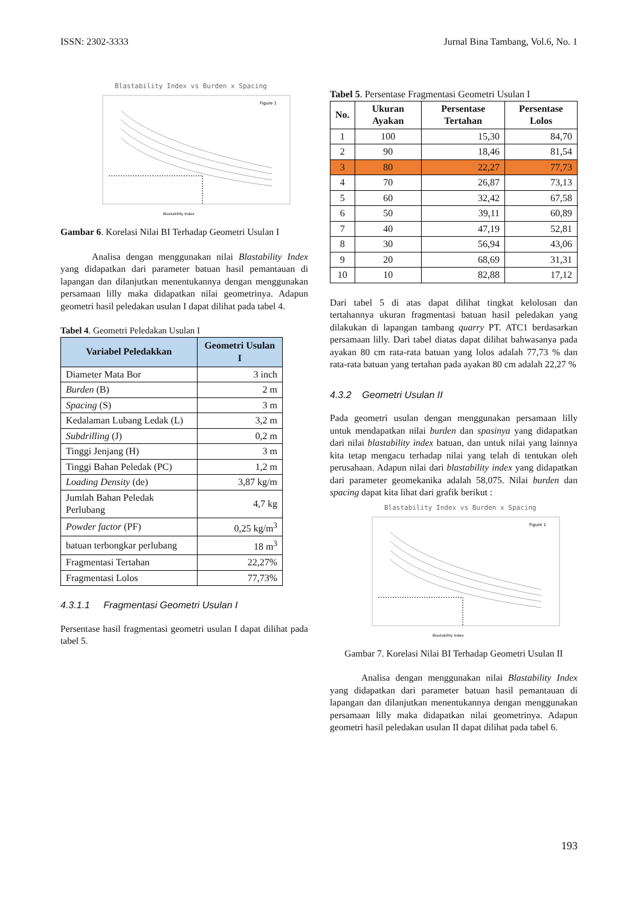ISSN: 2302-3333 Jurnal Bina Tambang, Vol.6, No. 1
Blastability Index vs Burden x Spacing
Figure 1
Blastability Index
Gambar 6. Korelasi Nilai BI Terhadap Geometri Usulan I
Analisa dengan menggunakan nilai Blastability Index yang didapatkan dari parameter batuan hasil pemantauan di lapangan dan dilanjutkan menentukannya dengan menggunakan persamaan lilly maka didapatkan nilai geometrinya. Adapun geometri hasil peledakan usulan I dapat dilihat pada tabel 4.
Tabel 4. Geometri Peledakan Usulan I
| Variabel Peledakkan | Geometri Usulan I |
| --- | --- |
| Diameter Mata Bor | 3 inch |
| Burden (B) | 2 m |
| Spacing (S) | 3 m |
| Kedalaman Lubang Ledak (L) | 3,2 m |
| Subdrilling (J) | 0,2 m |
| Tinggi Jenjang (H) | 3 m |
| Tinggi Bahan Peledak (PC) | 1,2 m |
| Loading Density (de) | 3,87 kg/m |
| Jumlah Bahan Peledak Perlubang | 4,7 kg |
| Powder factor (PF) | 0,25 kg/m<sup>3</sup> |
| batuan terbongkar perlubang | 18 m<sup>3</sup> |
| Fragmentasi Tertahan | 22,27% |
| Fragmentasi Lolos | 77,73% |
4.3.1.1 Fragmentasi Geometri Usulan I
Persentase hasil fragmentasi geometri usulan I dapat dilihat pada tabel 5.
Tabel 5. Persentase Fragmentasi Geometri Usulan I
| No. | Ukuran Ayakan | Persentase Tertahan | Persentase Lolos |
| --- | --- | --- | --- |
| 1 | 100 | 15,30 | 84,70 |
| 2 | 90 | 18,46 | 81,54 |
| 3 | 80 | 22,27 | 77,73 |
| 4 | 70 | 26,87 | 73,13 |
| 5 | 60 | 32,42 | 67,58 |
| 6 | 50 | 39,11 | 60,89 |
| 7 | 40 | 47,19 | 52,81 |
| 8 | 30 | 56,94 | 43,06 |
| 9 | 20 | 68,69 | 31,31 |
| 10 | 10 | 82,88 | 17,12 |
Dari tabel 5 di atas dapat dilihat tingkat kelolosan dan tertahannya ukuran fragmentasi batuan hasil peledakan yang dilakukan di lapangan tambang quarry PT. ATC1 berdasarkan persamaan lilly. Dari tabel diatas dapat dilihat bahwasanya pada ayakan 80 cm rata-rata batuan yang lolos adalah 77,73 % dan rata-rata batuan yang tertahan pada ayakan 80 cm adalah 22,27 %
4.3.2 Geometri Usulan II
Pada geometri usulan dengan menggunakan persamaan lilly untuk mendapatkan nilai burden dan spasinya yang didapatkan dari nilai blastability index batuan, dan untuk nilai yang lainnya kita tetap mengacu terhadap nilai yang telah di tentukan oleh perusahaan. Adapun nilai dari blastability index yang didapatkan dari parameter geomekanika adalah 58,075. Nilai burden dan spacing dapat kita lihat dari grafik berikut :
Blastability Index vs Burden x Spacing
Figure 1
Blastability Index
Gambar 7. Korelasi Nilai BI Terhadap Geometri Usulan II
Analisa dengan menggunakan nilai Blastability Index yang didapatkan dari parameter batuan hasil pemantauan di lapangan dan dilanjutkan menentukannya dengan menggunakan persamaan lilly maka didapatkan nilai geometrinya. Adapun geometri hasil peledakan usulan II dapat dilihat pada tabel 6.
193